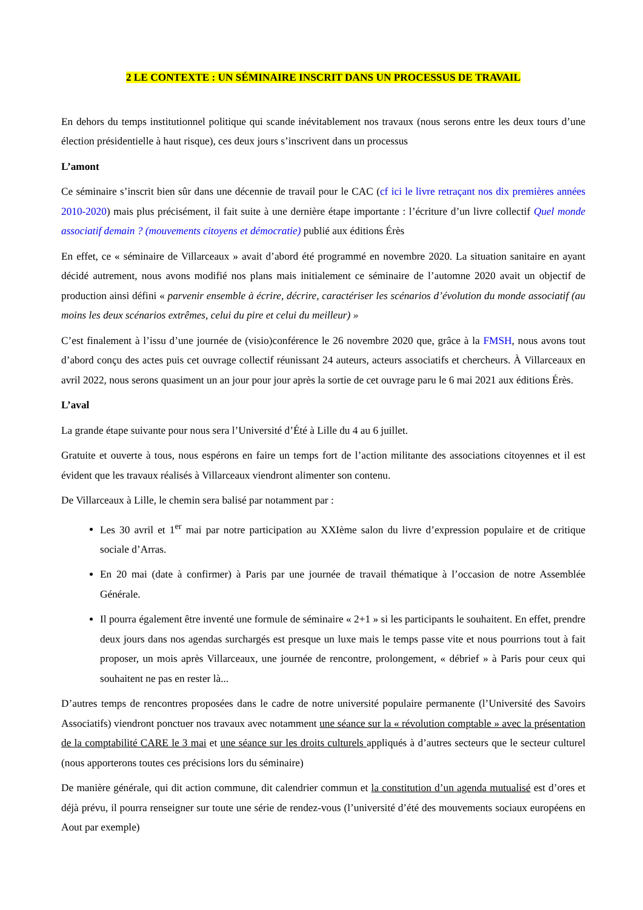2 LE CONTEXTE : UN SÉMINAIRE INSCRIT DANS UN PROCESSUS DE TRAVAIL
En dehors du temps institutionnel politique qui scande inévitablement nos travaux (nous serons entre les deux tours d’une élection présidentielle à haut risque), ces deux jours s’inscrivent dans un processus
L’amont
Ce séminaire s’inscrit bien sûr dans une décennie de travail pour le CAC (cf ici le livre retraçant nos dix premières années 2010-2020) mais plus précisément, il fait suite à une dernière étape importante : l’écriture d’un livre collectif Quel monde associatif demain ? (mouvements citoyens et démocratie) publié aux éditions Érès
En effet, ce « séminaire de Villarceaux » avait d’abord été programmé en novembre 2020. La situation sanitaire en ayant décidé autrement, nous avons modifié nos plans mais initialement ce séminaire de l’automne 2020 avait un objectif de production ainsi défini « parvenir ensemble à écrire, décrire, caractériser les scénarios d’évolution du monde associatif (au moins les deux scénarios extrêmes, celui du pire et celui du meilleur) »
C’est finalement à l’issu d’une journée de (visio)conférence le 26 novembre 2020 que, grâce à la FMSH, nous avons tout d’abord conçu des actes puis cet ouvrage collectif réunissant 24 auteurs, acteurs associatifs et chercheurs. À Villarceaux en avril 2022, nous serons quasiment un an jour pour jour après la sortie de cet ouvrage paru le 6 mai 2021 aux éditions Érès.
L’aval
La grande étape suivante pour nous sera l’Université d’Été à Lille du 4 au 6 juillet.
Gratuite et ouverte à tous, nous espérons en faire un temps fort de l’action militante des associations citoyennes et il est évident que les travaux réalisés à Villarceaux viendront alimenter son contenu.
De Villarceaux à Lille, le chemin sera balisé par notamment par :
Les 30 avril et 1<sup>er</sup> mai par notre participation au XXIème salon du livre d’expression populaire et de critique sociale d’Arras.
En 20 mai (date à confirmer) à Paris par une journée de travail thématique à l’occasion de notre Assemblée Générale.
Il pourra également être inventé une formule de séminaire « 2+1 » si les participants le souhaitent. En effet, prendre deux jours dans nos agendas surchargés est presque un luxe mais le temps passe vite et nous pourrions tout à fait proposer, un mois après Villarceaux, une journée de rencontre, prolongement, « débrief » à Paris pour ceux qui souhaitent ne pas en rester là...
D’autres temps de rencontres proposées dans le cadre de notre université populaire permanente (l’Université des Savoirs Associatifs) viendront ponctuer nos travaux avec notamment une séance sur la « révolution comptable » avec la présentation de la comptabilité CARE le 3 mai et une séance sur les droits culturels appliqués à d’autres secteurs que le secteur culturel (nous apporterons toutes ces précisions lors du séminaire)
De manière générale, qui dit action commune, dit calendrier commun et la constitution d’un agenda mutualisé est d’ores et déjà prévu, il pourra renseigner sur toute une série de rendez-vous (l’université d’été des mouvements sociaux européens en Aout par exemple)